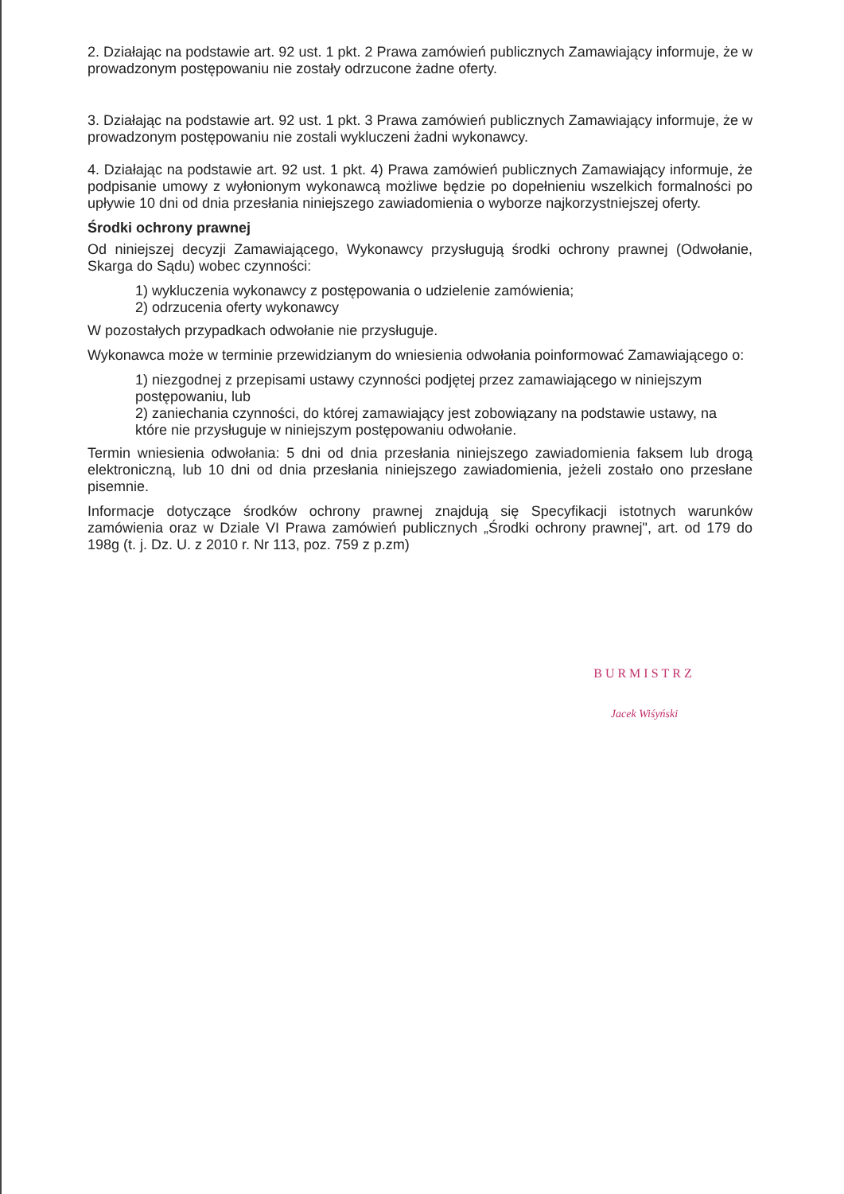2. Działając na podstawie art. 92 ust. 1 pkt. 2 Prawa zamówień publicznych Zamawiający informuje, że w prowadzonym postępowaniu nie zostały odrzucone żadne oferty.
3. Działając na podstawie art. 92 ust. 1 pkt. 3 Prawa zamówień publicznych Zamawiający informuje, że w prowadzonym postępowaniu nie zostali wykluczeni żadni wykonawcy.
4. Działając na podstawie art. 92 ust. 1 pkt. 4) Prawa zamówień publicznych Zamawiający informuje, że podpisanie umowy z wyłonionym wykonawcą możliwe będzie po dopełnieniu wszelkich formalności po upływie 10 dni od dnia przesłania niniejszego zawiadomienia o wyborze najkorzystniejszej oferty.
Środki ochrony prawnej
Od niniejszej decyzji Zamawiającego, Wykonawcy przysługują środki ochrony prawnej (Odwołanie, Skarga do Sądu) wobec czynności:
1) wykluczenia wykonawcy z postępowania o udzielenie zamówienia;
2) odrzucenia oferty wykonawcy
W pozostałych przypadkach odwołanie nie przysługuje.
Wykonawca może w terminie przewidzianym do wniesienia odwołania poinformować Zamawiającego o:
1) niezgodnej z przepisami ustawy czynności podjętej przez zamawiającego w niniejszym postępowaniu, lub
2) zaniechania czynności, do której zamawiający jest zobowiązany na podstawie ustawy, na które nie przysługuje w niniejszym postępowaniu odwołanie.
Termin wniesienia odwołania: 5 dni od dnia przesłania niniejszego zawiadomienia faksem lub drogą elektroniczną, lub 10 dni od dnia przesłania niniejszego zawiadomienia, jeżeli zostało ono przesłane pisemnie.
Informacje dotyczące środków ochrony prawnej znajdują się Specyfikacji istotnych warunków zamówienia oraz w Dziale VI Prawa zamówień publicznych „Środki ochrony prawnej", art. od 179 do 198g (t. j. Dz. U. z 2010 r. Nr 113, poz. 759 z p.zm)
BURMISTRZ
Jacek Wiśyński